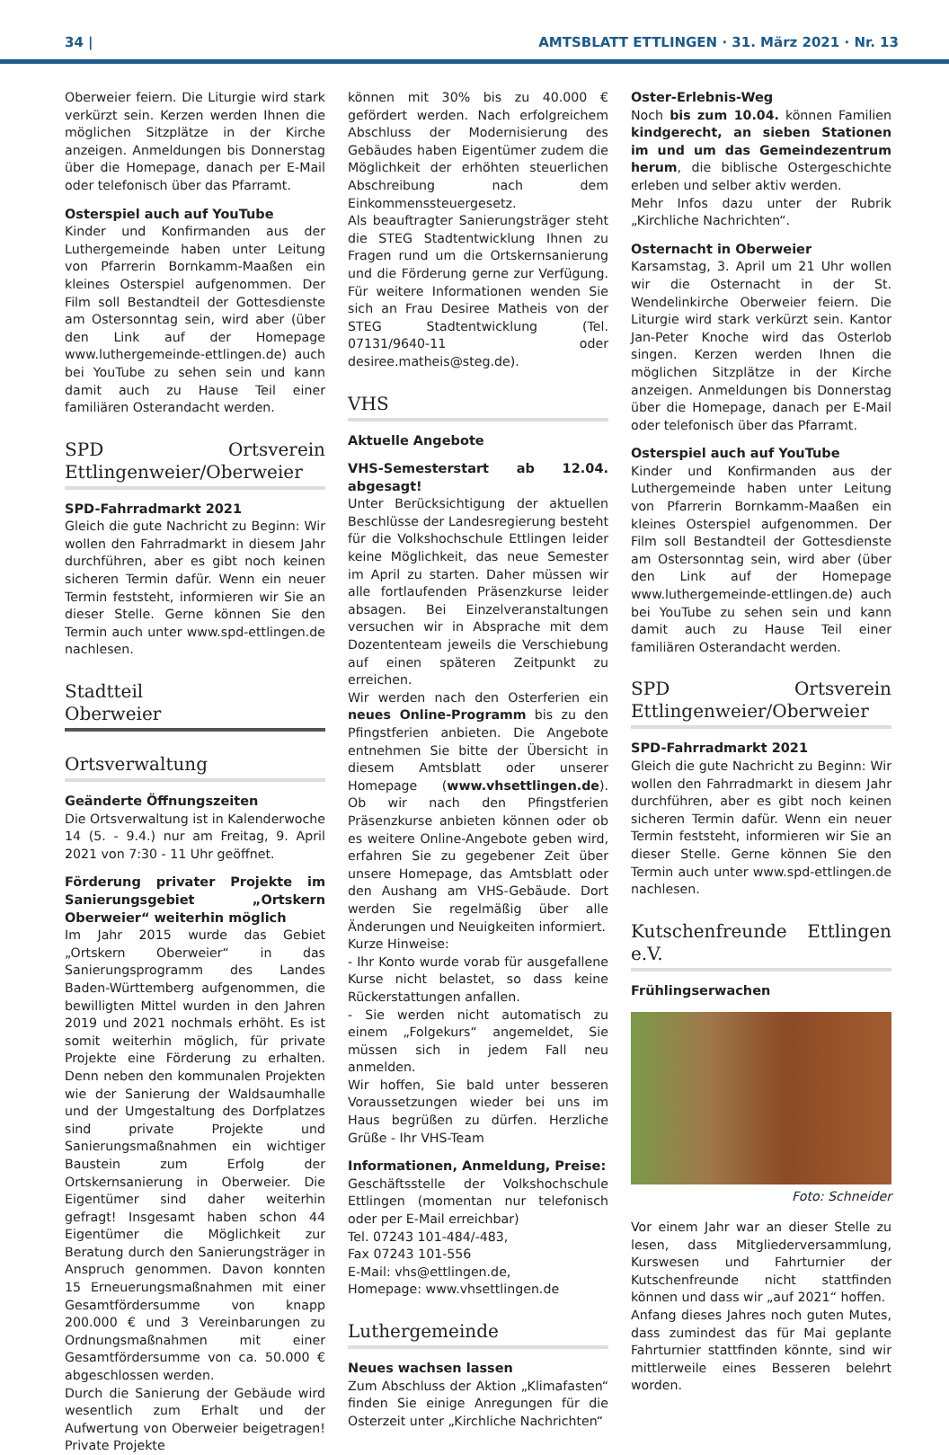34 | AMTSBLATT ETTLINGEN · 31. März 2021 · Nr. 13
Oberweier feiern. Die Liturgie wird stark verkürzt sein. Kerzen werden Ihnen die möglichen Sitzplätze in der Kirche anzeigen. Anmeldungen bis Donnerstag über die Homepage, danach per E-Mail oder telefonisch über das Pfarramt.
Osterspiel auch auf YouTube
Kinder und Konfirmanden aus der Luthergemeinde haben unter Leitung von Pfarrerin Bornkamm-Maaßen ein kleines Osterspiel aufgenommen. Der Film soll Bestandteil der Gottesdienste am Ostersonntag sein, wird aber (über den Link auf der Homepage www.luthergemeinde-ettlingen.de) auch bei YouTube zu sehen sein und kann damit auch zu Hause Teil einer familiären Osterandacht werden.
SPD Ortsverein Ettlingenweier/Oberweier
SPD-Fahrradmarkt 2021
Gleich die gute Nachricht zu Beginn: Wir wollen den Fahrradmarkt in diesem Jahr durchführen, aber es gibt noch keinen sicheren Termin dafür. Wenn ein neuer Termin feststeht, informieren wir Sie an dieser Stelle. Gerne können Sie den Termin auch unter www.spd-ettlingen.de nachlesen.
Stadtteil
Oberweier
Ortsverwaltung
Geänderte Öffnungszeiten
Die Ortsverwaltung ist in Kalenderwoche 14 (5. - 9.4.) nur am Freitag, 9. April 2021 von 7:30 - 11 Uhr geöffnet.
Förderung privater Projekte im Sanierungsgebiet „Ortskern Oberweier“ weiterhin möglich
Im Jahr 2015 wurde das Gebiet „Ortskern Oberweier“ in das Sanierungsprogramm des Landes Baden-Württemberg aufgenommen, die bewilligten Mittel wurden in den Jahren 2019 und 2021 nochmals erhöht. Es ist somit weiterhin möglich, für private Projekte eine Förderung zu erhalten. Denn neben den kommunalen Projekten wie der Sanierung der Waldsaumhalle und der Umgestaltung des Dorfplatzes sind private Projekte und Sanierungsmaßnahmen ein wichtiger Baustein zum Erfolg der Ortskernsanierung in Oberweier. Die Eigentümer sind daher weiterhin gefragt! Insgesamt haben schon 44 Eigentümer die Möglichkeit zur Beratung durch den Sanierungsträger in Anspruch genommen. Davon konnten 15 Erneuerungsmaßnahmen mit einer Gesamtfördersumme von knapp 200.000 € und 3 Vereinbarungen zu Ordnungsmaßnahmen mit einer Gesamtfördersumme von ca. 50.000 € abgeschlossen werden.
Durch die Sanierung der Gebäude wird wesentlich zum Erhalt und der Aufwertung von Oberweier beigetragen! Private Projekte
können mit 30% bis zu 40.000 € gefördert werden. Nach erfolgreichem Abschluss der Modernisierung des Gebäudes haben Eigentümer zudem die Möglichkeit der erhöhten steuerlichen Abschreibung nach dem Einkommenssteuergesetz.
Als beauftragter Sanierungsträger steht die STEG Stadtentwicklung Ihnen zu Fragen rund um die Ortskernsanierung und die Förderung gerne zur Verfügung. Für weitere Informationen wenden Sie sich an Frau Desiree Matheis von der STEG Stadtentwicklung (Tel. 07131/9640-11 oder desiree.matheis@steg.de).
VHS
Aktuelle Angebote
VHS-Semesterstart ab 12.04. abgesagt!
Unter Berücksichtigung der aktuellen Beschlüsse der Landesregierung besteht für die Volkshochschule Ettlingen leider keine Möglichkeit, das neue Semester im April zu starten. Daher müssen wir alle fortlaufenden Präsenzkurse leider absagen. Bei Einzelveranstaltungen versuchen wir in Absprache mit dem Dozententeam jeweils die Verschiebung auf einen späteren Zeitpunkt zu erreichen.
Wir werden nach den Osterferien ein neues Online-Programm bis zu den Pfingstferien anbieten. Die Angebote entnehmen Sie bitte der Übersicht in diesem Amtsblatt oder unserer Homepage (www.vhsettlingen.de). Ob wir nach den Pfingstferien Präsenzkurse anbieten können oder ob es weitere Online-Angebote geben wird, erfahren Sie zu gegebener Zeit über unsere Homepage, das Amtsblatt oder den Aushang am VHS-Gebäude. Dort werden Sie regelmäßig über alle Änderungen und Neuigkeiten informiert.
Kurze Hinweise:
- Ihr Konto wurde vorab für ausgefallene Kurse nicht belastet, so dass keine Rückerstattungen anfallen.
- Sie werden nicht automatisch zu einem „Folgekurs“ angemeldet, Sie müssen sich in jedem Fall neu anmelden.
Wir hoffen, Sie bald unter besseren Voraussetzungen wieder bei uns im Haus begrüßen zu dürfen. Herzliche Grüße - Ihr VHS-Team
Informationen, Anmeldung, Preise:
Geschäftsstelle der Volkshochschule Ettlingen (momentan nur telefonisch oder per E-Mail erreichbar)
Tel. 07243 101-484/-483,
Fax 07243 101-556
E-Mail: vhs@ettlingen.de,
Homepage: www.vhsettlingen.de
Luthergemeinde
Neues wachsen lassen
Zum Abschluss der Aktion „Klimafasten“ finden Sie einige Anregungen für die Osterzeit unter „Kirchliche Nachrichten“
Oster-Erlebnis-Weg
Noch bis zum 10.04. können Familien kindgerecht, an sieben Stationen im und um das Gemeindezentrum herum, die biblische Ostergeschichte erleben und selber aktiv werden.
Mehr Infos dazu unter der Rubrik „Kirchliche Nachrichten“.
Osternacht in Oberweier
Karsamstag, 3. April um 21 Uhr wollen wir die Osternacht in der St. Wendelinkirche Oberweier feiern. Die Liturgie wird stark verkürzt sein. Kantor Jan-Peter Knoche wird das Osterlob singen. Kerzen werden Ihnen die möglichen Sitzplätze in der Kirche anzeigen. Anmeldungen bis Donnerstag über die Homepage, danach per E-Mail oder telefonisch über das Pfarramt.
Osterspiel auch auf YouTube
Kinder und Konfirmanden aus der Luthergemeinde haben unter Leitung von Pfarrerin Bornkamm-Maaßen ein kleines Osterspiel aufgenommen. Der Film soll Bestandteil der Gottesdienste am Ostersonntag sein, wird aber (über den Link auf der Homepage www.luthergemeinde-ettlingen.de) auch bei YouTube zu sehen sein und kann damit auch zu Hause Teil einer familiären Osterandacht werden.
SPD Ortsverein Ettlingenweier/Oberweier
SPD-Fahrradmarkt 2021
Gleich die gute Nachricht zu Beginn: Wir wollen den Fahrradmarkt in diesem Jahr durchführen, aber es gibt noch keinen sicheren Termin dafür. Wenn ein neuer Termin feststeht, informieren wir Sie an dieser Stelle. Gerne können Sie den Termin auch unter www.spd-ettlingen.de nachlesen.
Kutschenfreunde Ettlingen e.V.
Frühlingserwachen
Foto: Schneider
Vor einem Jahr war an dieser Stelle zu lesen, dass Mitgliederversammlung, Kurswesen und Fahrturnier der Kutschenfreunde nicht stattfinden können und dass wir „auf 2021“ hoffen.
Anfang dieses Jahres noch guten Mutes, dass zumindest das für Mai geplante Fahrturnier stattfinden könnte, sind wir mittlerweile eines Besseren belehrt worden.